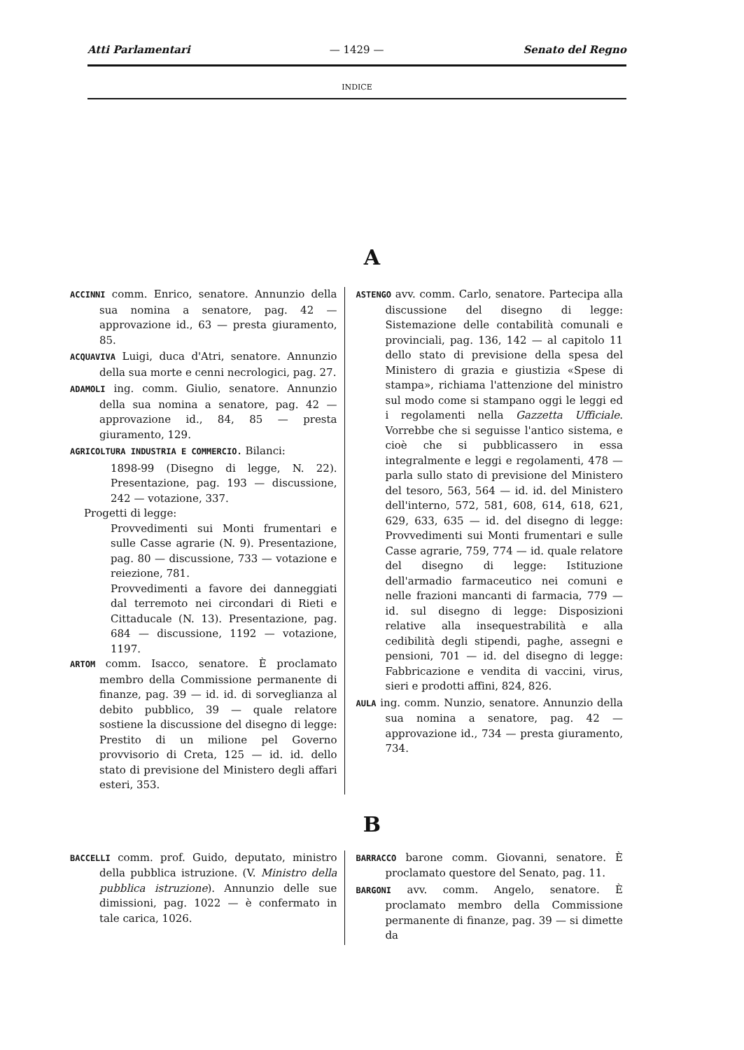Atti Parlamentari — 1429 — Senato del Regno
INDICE
A
ACCINNI comm. Enrico, senatore. Annunzio della sua nomina a senatore, pag. 42 — approvazione id., 63 — presta giuramento, 85.
ACQUAVIVA Luigi, duca d'Atri, senatore. Annunzio della sua morte e cenni necrologici, pag. 27.
ADAMOLI ing. comm. Giulio, senatore. Annunzio della sua nomina a senatore, pag. 42 — approvazione id., 84, 85 — presta giuramento, 129.
AGRICOLTURA INDUSTRIA E COMMERCIO. Bilanci:
1898-99 (Disegno di legge, N. 22). Presentazione, pag. 193 — discussione, 242 — votazione, 337.
Progetti di legge:
Provvedimenti sui Monti frumentari e sulle Casse agrarie (N. 9). Presentazione, pag. 80 — discussione, 733 — votazione e reiezione, 781.
Provvedimenti a favore dei danneggiati dal terremoto nei circondari di Rieti e Cittaducale (N. 13). Presentazione, pag. 684 — discussione, 1192 — votazione, 1197.
ARTOM comm. Isacco, senatore. È proclamato membro della Commissione permanente di finanze, pag. 39 — id. id. di sorveglianza al debito pubblico, 39 — quale relatore sostiene la discussione del disegno di legge: Prestito di un milione pel Governo provvisorio di Creta, 125 — id. id. dello stato di previsione del Ministero degli affari esteri, 353.
ASTENGO avv. comm. Carlo, senatore. Partecipa alla discussione del disegno di legge: Sistemazione delle contabilità comunali e provinciali, pag. 136, 142 — al capitolo 11 dello stato di previsione della spesa del Ministero di grazia e giustizia «Spese di stampa», richiama l'attenzione del ministro sul modo come si stampano oggi le leggi ed i regolamenti nella Gazzetta Ufficiale. Vorrebbe che si seguisse l'antico sistema, e cioè che si pubblicassero in essa integralmente e leggi e regolamenti, 478 — parla sullo stato di previsione del Ministero del tesoro, 563, 564 — id. id. del Ministero dell'interno, 572, 581, 608, 614, 618, 621, 629, 633, 635 — id. del disegno di legge: Provvedimenti sui Monti frumentari e sulle Casse agrarie, 759, 774 — id. quale relatore del disegno di legge: Istituzione dell'armadio farmaceutico nei comuni e nelle frazioni mancanti di farmacia, 779 — id. sul disegno di legge: Disposizioni relative alla insequestrabilità e alla cedibilità degli stipendi, paghe, assegni e pensioni, 701 — id. del disegno di legge: Fabbricazione e vendita di vaccini, virus, sieri e prodotti affini, 824, 826.
AULA ing. comm. Nunzio, senatore. Annunzio della sua nomina a senatore, pag. 42 — approvazione id., 734 — presta giuramento, 734.
B
BACCELLI comm. prof. Guido, deputato, ministro della pubblica istruzione. (V. Ministro della pubblica istruzione). Annunzio delle sue dimissioni, pag. 1022 — è confermato in tale carica, 1026.
BARRACCO barone comm. Giovanni, senatore. È proclamato questore del Senato, pag. 11.
BARGONI avv. comm. Angelo, senatore. È proclamato membro della Commissione permanente di finanze, pag. 39 — si dimette da